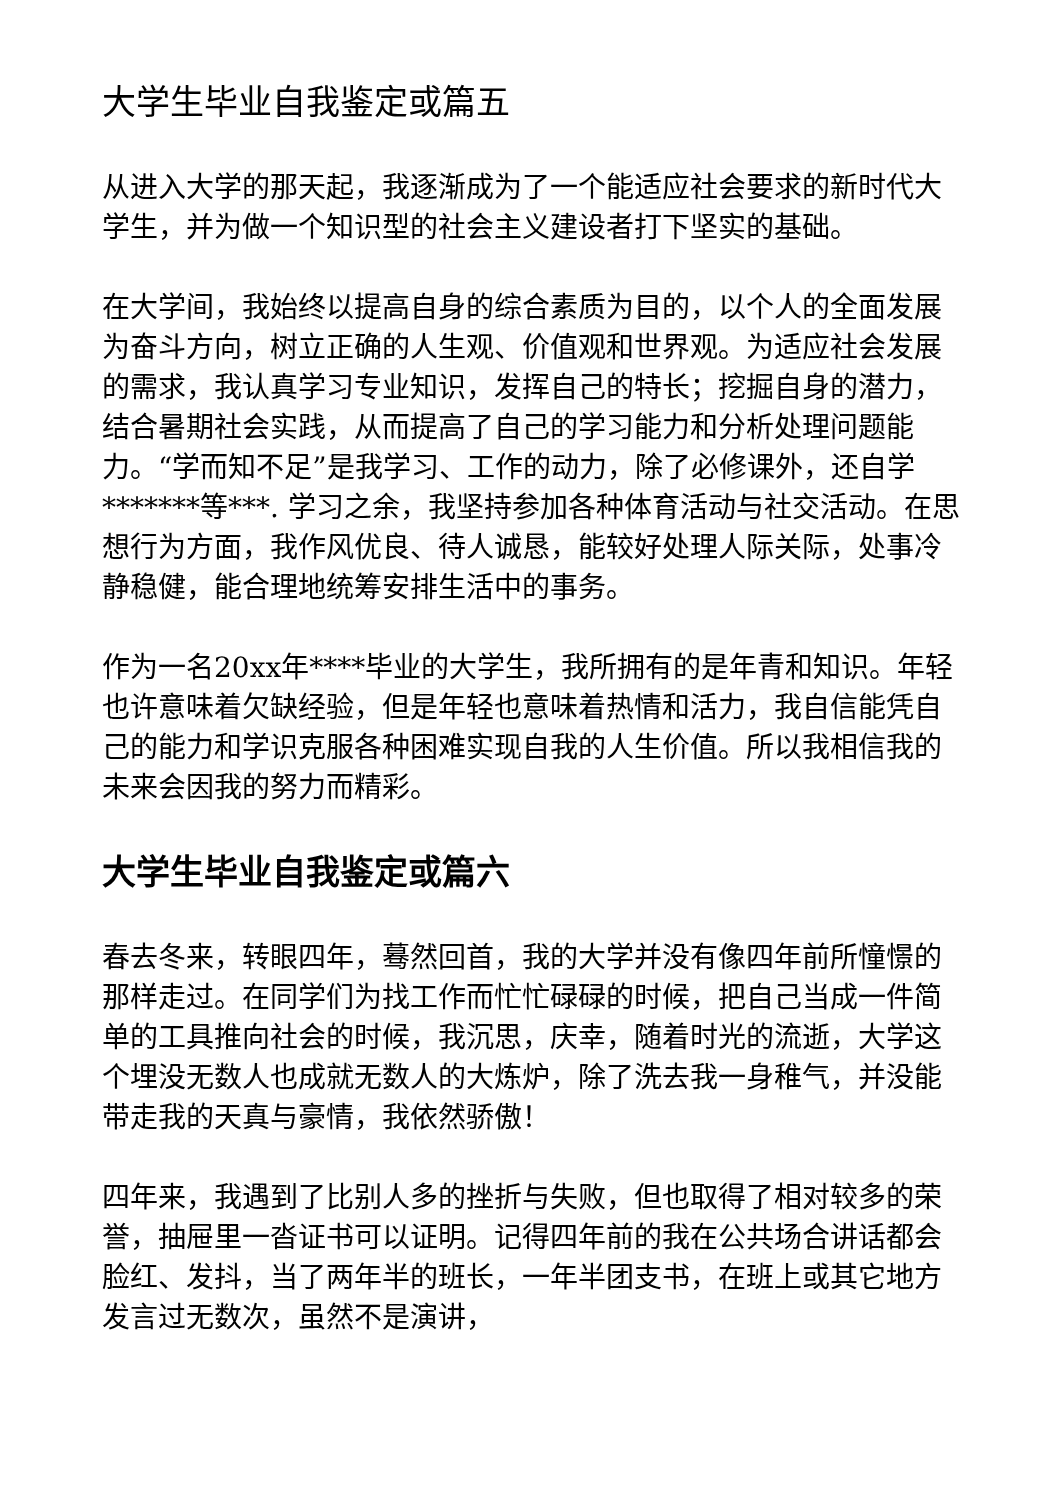大学生毕业自我鉴定或篇五
从进入大学的那天起，我逐渐成为了一个能适应社会要求的新时代大学生，并为做一个知识型的社会主义建设者打下坚实的基础。
在大学间，我始终以提高自身的综合素质为目的，以个人的全面发展为奋斗方向，树立正确的人生观、价值观和世界观。为适应社会发展的需求，我认真学习专业知识，发挥自己的特长；挖掘自身的潜力，结合暑期社会实践，从而提高了自己的学习能力和分析处理问题能力。“学而知不足”是我学习、工作的动力，除了必修课外，还自学*******等***. 学习之余，我坚持参加各种体育活动与社交活动。在思想行为方面，我作风优良、待人诚恳，能较好处理人际关际，处事冷静稳健，能合理地统筹安排生活中的事务。
作为一名20xx年****毕业的大学生，我所拥有的是年青和知识。年轻也许意味着欠缺经验，但是年轻也意味着热情和活力，我自信能凭自己的能力和学识克服各种困难实现自我的人生价值。所以我相信我的未来会因我的努力而精彩。
大学生毕业自我鉴定或篇六
春去冬来，转眼四年，蓦然回首，我的大学并没有像四年前所憧憬的那样走过。在同学们为找工作而忙忙碌碌的时候，把自己当成一件简单的工具推向社会的时候，我沉思，庆幸，随着时光的流逝，大学这个埋没无数人也成就无数人的大炼炉，除了洗去我一身稚气，并没能带走我的天真与豪情，我依然骄傲！
四年来，我遇到了比别人多的挫折与失败，但也取得了相对较多的荣誉，抽屉里一沓证书可以证明。记得四年前的我在公共场合讲话都会脸红、发抖，当了两年半的班长，一年半团支书，在班上或其它地方发言过无数次，虽然不是演讲，